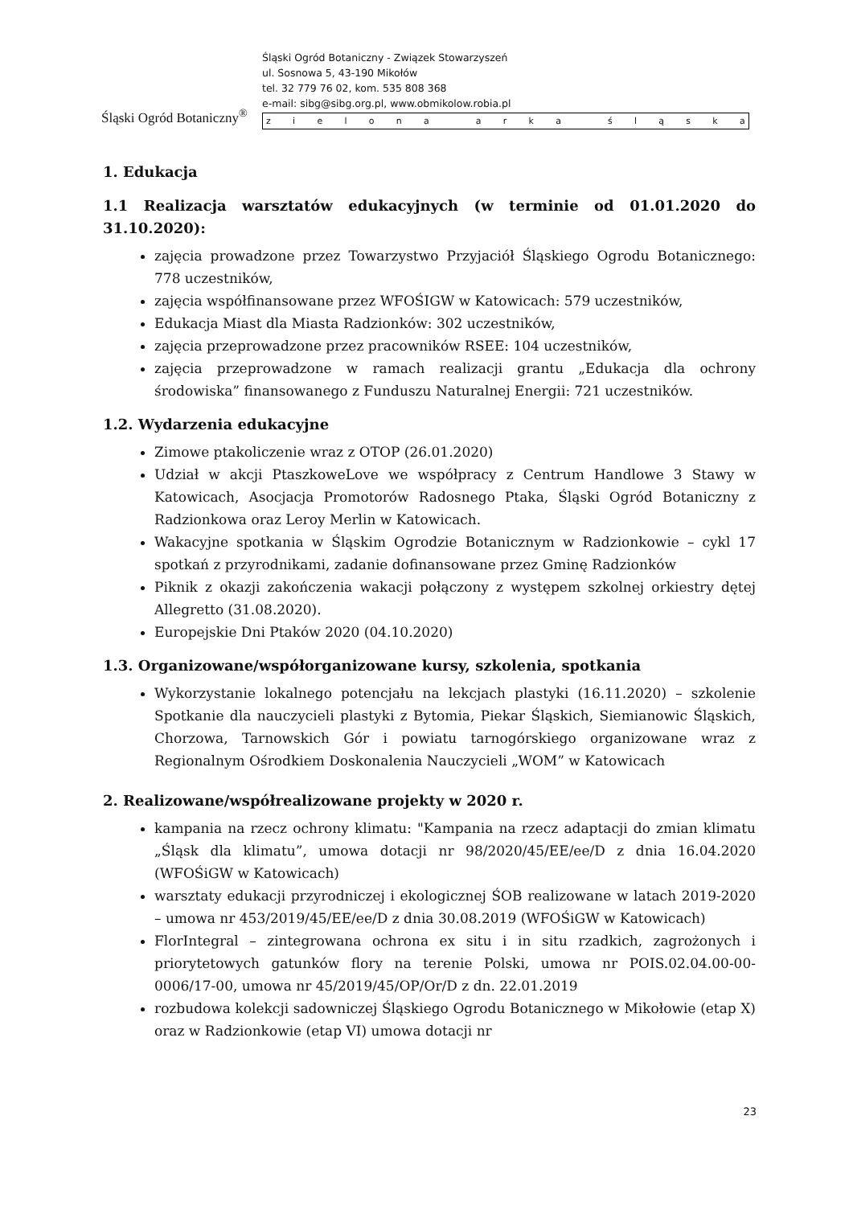Śląski Ogród Botaniczny<sup>®</sup>
Śląski Ogród Botaniczny - Związek Stowarzyszeń
ul. Sosnowa 5, 43-190 Mikołów
tel. 32 779 76 02, kom. 535 808 368
e-mail: sibg@sibg.org.pl, www.obmikolow.robia.pl
z i e l o n a a r k a ś l ą s k a
1. Edukacja
1.1 Realizacja warsztatów edukacyjnych (w terminie od 01.01.2020 do 31.10.2020):
zajęcia prowadzone przez Towarzystwo Przyjaciół Śląskiego Ogrodu Botanicznego: 778 uczestników,
zajęcia współfinansowane przez WFOŚIGW w Katowicach: 579 uczestników,
Edukacja Miast dla Miasta Radzionków: 302 uczestników,
zajęcia przeprowadzone przez pracowników RSEE: 104 uczestników,
zajęcia przeprowadzone w ramach realizacji grantu „Edukacja dla ochrony środowiska” finansowanego z Funduszu Naturalnej Energii: 721 uczestników.
1.2. Wydarzenia edukacyjne
Zimowe ptakoliczenie wraz z OTOP (26.01.2020)
Udział w akcji PtaszkoweLove we współpracy z Centrum Handlowe 3 Stawy w Katowicach, Asocjacja Promotorów Radosnego Ptaka, Śląski Ogród Botaniczny z Radzionkowa oraz Leroy Merlin w Katowicach.
Wakacyjne spotkania w Śląskim Ogrodzie Botanicznym w Radzionkowie – cykl 17 spotkań z przyrodnikami, zadanie dofinansowane przez Gminę Radzionków
Piknik z okazji zakończenia wakacji połączony z występem szkolnej orkiestry dętej Allegretto (31.08.2020).
Europejskie Dni Ptaków 2020 (04.10.2020)
1.3. Organizowane/współorganizowane kursy, szkolenia, spotkania
Wykorzystanie lokalnego potencjału na lekcjach plastyki (16.11.2020) – szkolenie Spotkanie dla nauczycieli plastyki z Bytomia, Piekar Śląskich, Siemianowic Śląskich, Chorzowa, Tarnowskich Gór i powiatu tarnogórskiego organizowane wraz z Regionalnym Ośrodkiem Doskonalenia Nauczycieli „WOM” w Katowicach
2. Realizowane/współrealizowane projekty w 2020 r.
kampania na rzecz ochrony klimatu: "Kampania na rzecz adaptacji do zmian klimatu „Śląsk dla klimatu”, umowa dotacji nr 98/2020/45/EE/ee/D z dnia 16.04.2020 (WFOŚiGW w Katowicach)
warsztaty edukacji przyrodniczej i ekologicznej ŚOB realizowane w latach 2019-2020 – umowa nr 453/2019/45/EE/ee/D z dnia 30.08.2019 (WFOŚiGW w Katowicach)
FlorIntegral – zintegrowana ochrona ex situ i in situ rzadkich, zagrożonych i priorytetowych gatunków flory na terenie Polski, umowa nr POIS.02.04.00-00-0006/17-00, umowa nr 45/2019/45/OP/Or/D z dn. 22.01.2019
rozbudowa kolekcji sadowniczej Śląskiego Ogrodu Botanicznego w Mikołowie (etap X) oraz w Radzionkowie (etap VI) umowa dotacji nr
23